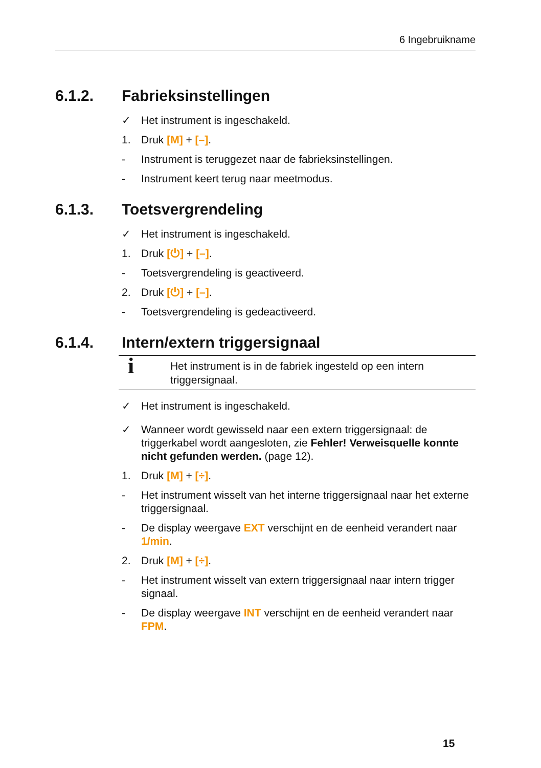6 Ingebruikname
6.1.2. Fabrieksinstellingen
✓ Het instrument is ingeschakeld.
1. Druk [M] + [–].
- Instrument is teruggezet naar de fabrieksinstellingen.
- Instrument keert terug naar meetmodus.
6.1.3. Toetsvergrendeling
✓ Het instrument is ingeschakeld.
1. Druk [⏻] + [–].
- Toetsvergrendeling is geactiveerd.
2. Druk [⏻] + [–].
- Toetsvergrendeling is gedeactiveerd.
6.1.4. Intern/extern triggersignaal
i Het instrument is in de fabriek ingesteld op een intern triggersignaal.
✓ Het instrument is ingeschakeld.
✓ Wanneer wordt gewisseld naar een extern triggersignaal: de triggerkabel wordt aangesloten, zie Fehler! Verweisquelle konnte nicht gefunden werden. (page 12).
1. Druk [M] + [÷].
- Het instrument wisselt van het interne triggersignaal naar het externe triggersignaal.
- De display weergave EXT verschijnt en de eenheid verandert naar 1/min.
2. Druk [M] + [÷].
- Het instrument wisselt van extern triggersignaal naar intern trigger signaal.
- De display weergave INT verschijnt en de eenheid verandert naar FPM.
15